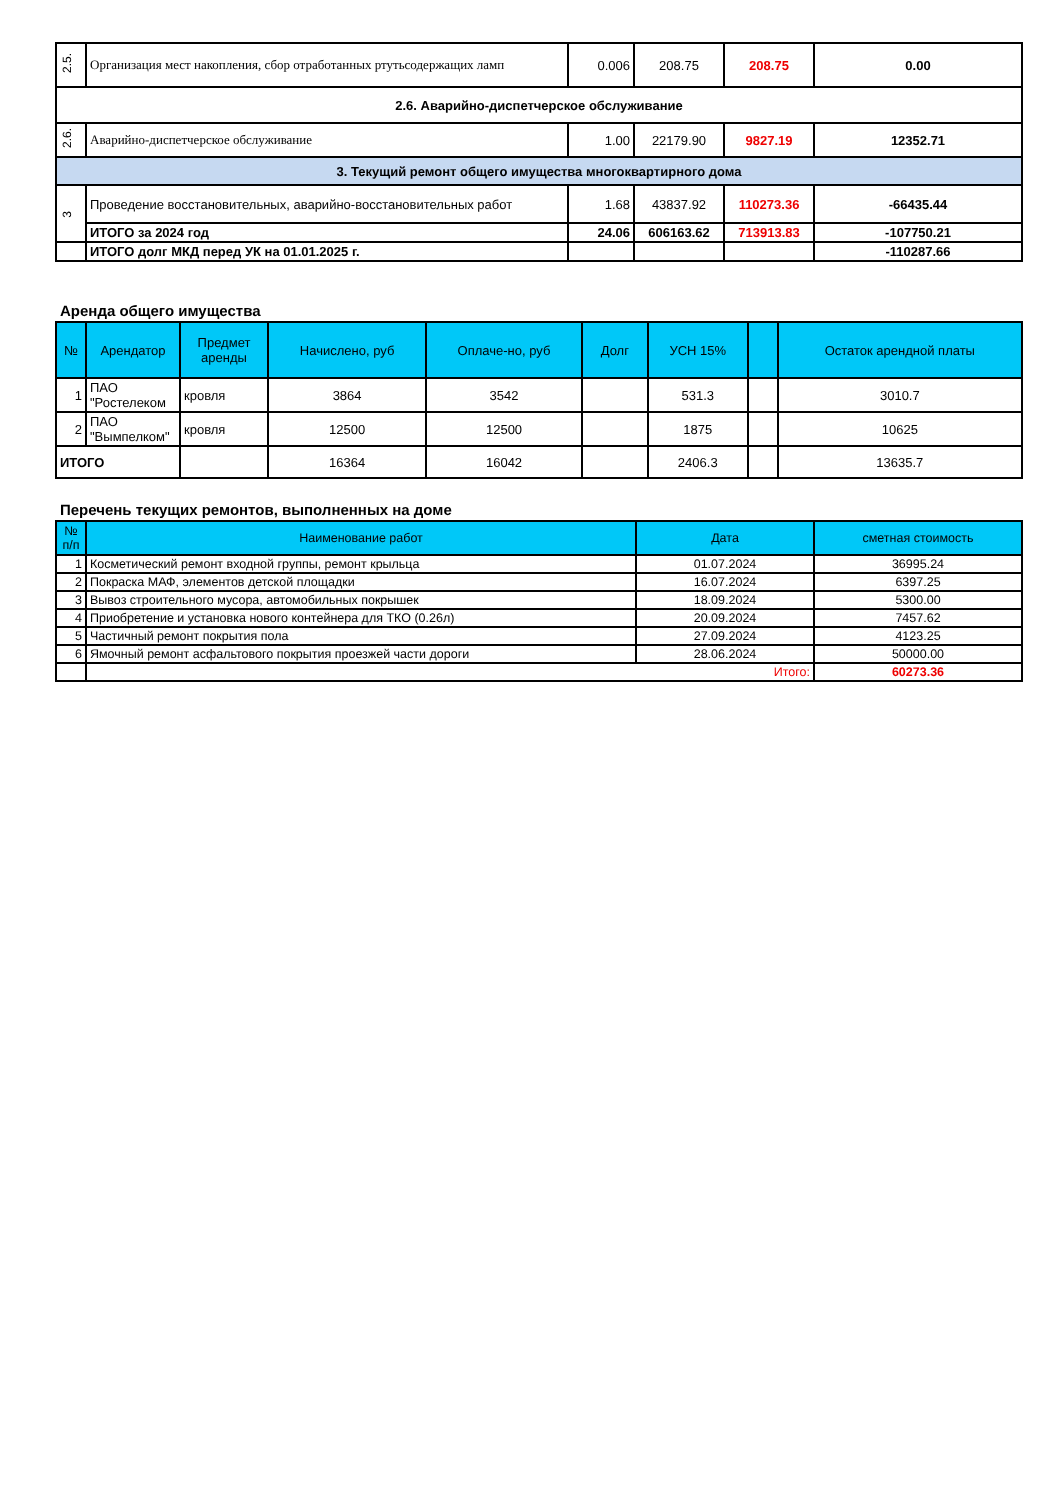| 2.5. | Организация мест накопления, сбор отработанных ртутьсодержащих ламп | 0.006 | 208.75 | 208.75 | 0.00 |
| 2.6. Аварийно-диспетчерское обслуживание | | | | | |
| 2.6. | Аварийно-диспетчерское обслуживание | 1.00 | 22179.90 | 9827.19 | 12352.71 |
| 3. Текущий ремонт общего имущества многоквартирного дома | | | | | |
| 3 | Проведение восстановительных, аварийно-восстановительных работ | 1.68 | 43837.92 | 110273.36 | -66435.44 |
| | ИТОГО за 2024 год | 24.06 | 606163.62 | 713913.83 | -107750.21 |
| | ИТОГО долг МКД перед УК на 01.01.2025 г. | | | | -110287.66 |
Аренда общего имущества
| № | Арендатор | Предмет аренды | Начислено, руб | Оплаче-но, руб | Долг | УСН 15% | | Остаток арендной платы |
| --- | --- | --- | --- | --- | --- | --- | --- | --- |
| 1 | ПАО "Ростелеком | кровля | 3864 | 3542 | | 531.3 | | 3010.7 |
| 2 | ПАО "Вымпелком" | кровля | 12500 | 12500 | | 1875 | | 10625 |
| ИТОГО | | | 16364 | 16042 | | 2406.3 | | 13635.7 |
Перечень текущих ремонтов, выполненных на доме
| № п/п | Наименование работ | Дата | сметная стоимость |
| --- | --- | --- | --- |
| 1 | Косметический ремонт входной группы, ремонт крыльца | 01.07.2024 | 36995.24 |
| 2 | Покраска МАФ, элементов детской площадки | 16.07.2024 | 6397.25 |
| 3 | Вывоз строительного мусора, автомобильных покрышек | 18.09.2024 | 5300.00 |
| 4 | Приобретение и установка нового контейнера для ТКО (0.26л) | 20.09.2024 | 7457.62 |
| 5 | Частичный ремонт покрытия пола | 27.09.2024 | 4123.25 |
| 6 | Ямочный ремонт асфальтового покрытия проезжей части дороги | 28.06.2024 | 50000.00 |
| | Итого: | | 60273.36 |